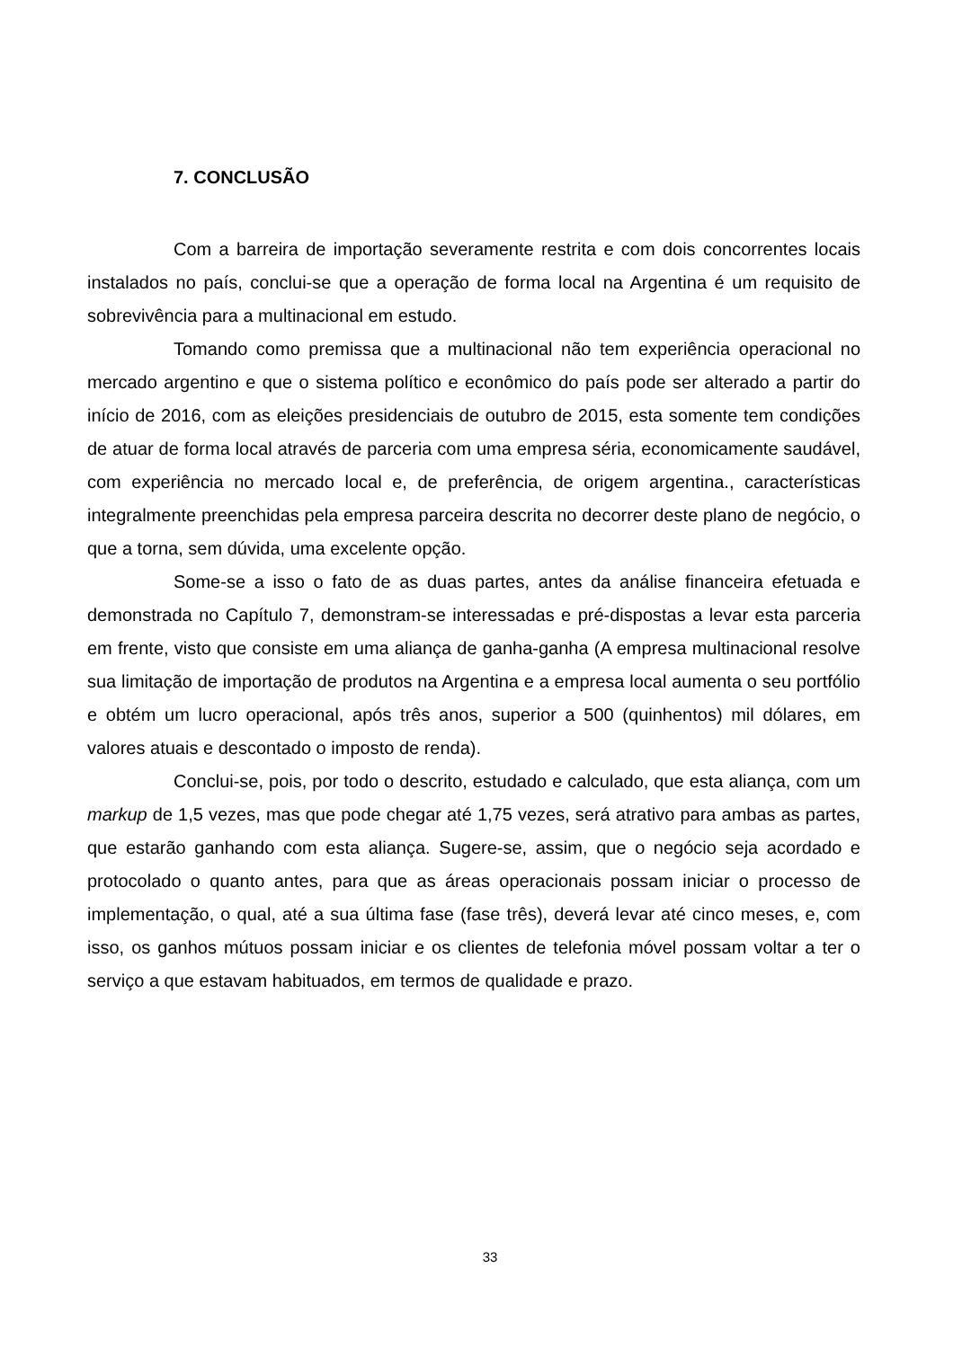7. CONCLUSÃO
Com a barreira de importação severamente restrita e com dois concorrentes locais instalados no país, conclui-se que a operação de forma local na Argentina é um requisito de sobrevivência para a multinacional em estudo.
Tomando como premissa que a multinacional não tem experiência operacional no mercado argentino e que o sistema político e econômico do país pode ser alterado a partir do início de 2016, com as eleições presidenciais de outubro de 2015, esta somente tem condições de atuar de forma local através de parceria com uma empresa séria, economicamente saudável, com experiência no mercado local e, de preferência, de origem argentina., características integralmente preenchidas pela empresa parceira descrita no decorrer deste plano de negócio, o que a torna, sem dúvida, uma excelente opção.
Some-se a isso o fato de as duas partes, antes da análise financeira efetuada e demonstrada no Capítulo 7, demonstram-se interessadas e pré-dispostas a levar esta parceria em frente, visto que consiste em uma aliança de ganha-ganha (A empresa multinacional resolve sua limitação de importação de produtos na Argentina e a empresa local aumenta o seu portfólio e obtém um lucro operacional, após três anos, superior a 500 (quinhentos) mil dólares, em valores atuais e descontado o imposto de renda).
Conclui-se, pois, por todo o descrito, estudado e calculado, que esta aliança, com um markup de 1,5 vezes, mas que pode chegar até 1,75 vezes, será atrativo para ambas as partes, que estarão ganhando com esta aliança. Sugere-se, assim, que o negócio seja acordado e protocolado o quanto antes, para que as áreas operacionais possam iniciar o processo de implementação, o qual, até a sua última fase (fase três), deverá levar até cinco meses, e, com isso, os ganhos mútuos possam iniciar e os clientes de telefonia móvel possam voltar a ter o serviço a que estavam habituados, em termos de qualidade e prazo.
33